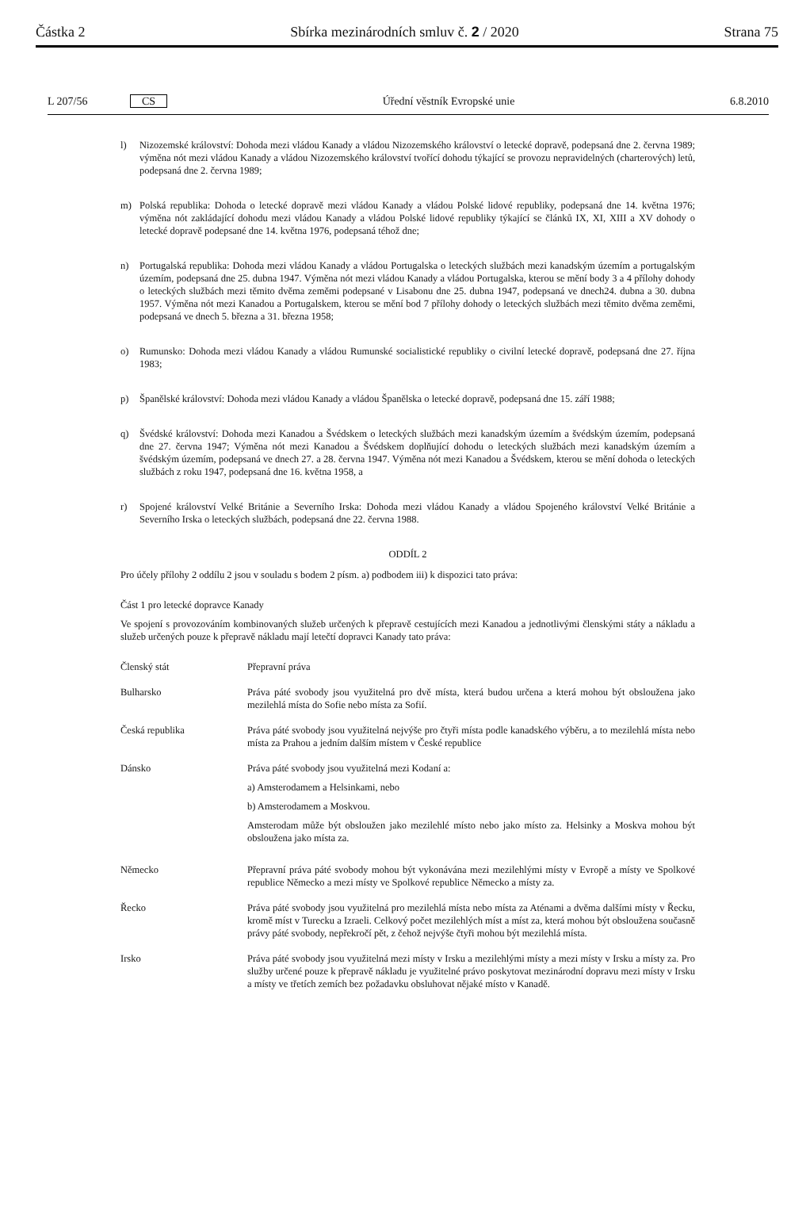Částka 2 Sbírka mezinárodních smluv č. 2 / 2020 Strana 75
L 207/56 CS Úřední věstník Evropské unie 6.8.2010
l) Nizozemské království: Dohoda mezi vládou Kanady a vládou Nizozemského království o letecké dopravě, podepsaná dne 2. června 1989; výměna nót mezi vládou Kanady a vládou Nizozemského království tvořící dohodu týkající se provozu nepravidelných (charterových) letů, podepsaná dne 2. června 1989;
m) Polská republika: Dohoda o letecké dopravě mezi vládou Kanady a vládou Polské lidové republiky, podepsaná dne 14. května 1976; výměna nót zakládající dohodu mezi vládou Kanady a vládou Polské lidové republiky týkající se článků IX, XI, XIII a XV dohody o letecké dopravě podepsané dne 14. května 1976, podepsaná téhož dne;
n) Portugalská republika: Dohoda mezi vládou Kanady a vládou Portugalska o leteckých službách mezi kanadským územím a portugalským územím, podepsaná dne 25. dubna 1947. Výměna nót mezi vládou Kanady a vládou Portugalska, kterou se mění body 3 a 4 přílohy dohody o leteckých službách mezi těmito dvěma zeměmi podepsané v Lisabonu dne 25. dubna 1947, podepsaná ve dnech24. dubna a 30. dubna 1957. Výměna nót mezi Kanadou a Portugalskem, kterou se mění bod 7 přílohy dohody o leteckých službách mezi těmito dvěma zeměmi, podepsaná ve dnech 5. března a 31. března 1958;
o) Rumunsko: Dohoda mezi vládou Kanady a vládou Rumunské socialistické republiky o civilní letecké dopravě, podepsaná dne 27. října 1983;
p) Španělské království: Dohoda mezi vládou Kanady a vládou Španělska o letecké dopravě, podepsaná dne 15. září 1988;
q) Švédské království: Dohoda mezi Kanadou a Švédskem o leteckých službách mezi kanadským územím a švédským územím, podepsaná dne 27. června 1947; Výměna nót mezi Kanadou a Švédskem doplňující dohodu o leteckých službách mezi kanadským územím a švédským územím, podepsaná ve dnech 27. a 28. června 1947. Výměna nót mezi Kanadou a Švédskem, kterou se mění dohoda o leteckých službách z roku 1947, podepsaná dne 16. května 1958, a
r) Spojené království Velké Británie a Severního Irska: Dohoda mezi vládou Kanady a vládou Spojeného království Velké Británie a Severního Irska o leteckých službách, podepsaná dne 22. června 1988.
ODDÍL 2
Pro účely přílohy 2 oddílu 2 jsou v souladu s bodem 2 písm. a) podbodem iii) k dispozici tato práva:
Část 1 pro letecké dopravce Kanady
Ve spojení s provozováním kombinovaných služeb určených k přepravě cestujících mezi Kanadou a jednotlivými členskými státy a nákladu a služeb určených pouze k přepravě nákladu mají letečtí dopravci Kanady tato práva:
| Členský stát | Přepravní práva |
| Bulharsko | Práva páté svobody jsou využitelná pro dvě místa, která budou určena a která mohou být obsloužena jako mezilehlá místa do Sofie nebo místa za Sofií. |
| Česká republika | Práva páté svobody jsou využitelná nejvýše pro čtyři místa podle kanadského výběru, a to mezilehlá místa nebo místa za Prahou a jedním dalším místem v České republice |
| Dánsko | Práva páté svobody jsou využitelná mezi Kodaní a: a) Amsterodamem a Helsinkami, nebo b) Amsterodamem a Moskvou. Amsterodam může být obsloužen jako mezilehlé místo nebo jako místo za. Helsinky a Moskva mohou být obsloužena jako místa za. |
| Německo | Přepravní práva páté svobody mohou být vykonávána mezi mezilehlými místy v Evropě a místy ve Spolkové republice Německo a mezi místy ve Spolkové republice Německo a místy za. |
| Řecko | Práva páté svobody jsou využitelná pro mezilehlá místa nebo místa za Aténami a dvěma dalšími místy v Řecku, kromě míst v Turecku a Izraeli. Celkový počet mezilehlých míst a míst za, která mohou být obsloužena současně právy páté svobody, nepřekročí pět, z čehož nejvýše čtyři mohou být mezilehlá místa. |
| Irsko | Práva páté svobody jsou využitelná mezi místy v Irsku a mezilehlými místy a mezi místy v Irsku a místy za. Pro služby určené pouze k přepravě nákladu je využitelné právo poskytovat mezinárodní dopravu mezi místy v Irsku a místy ve třetích zemích bez požadavku obsluhovat nějaké místo v Kanadě. |